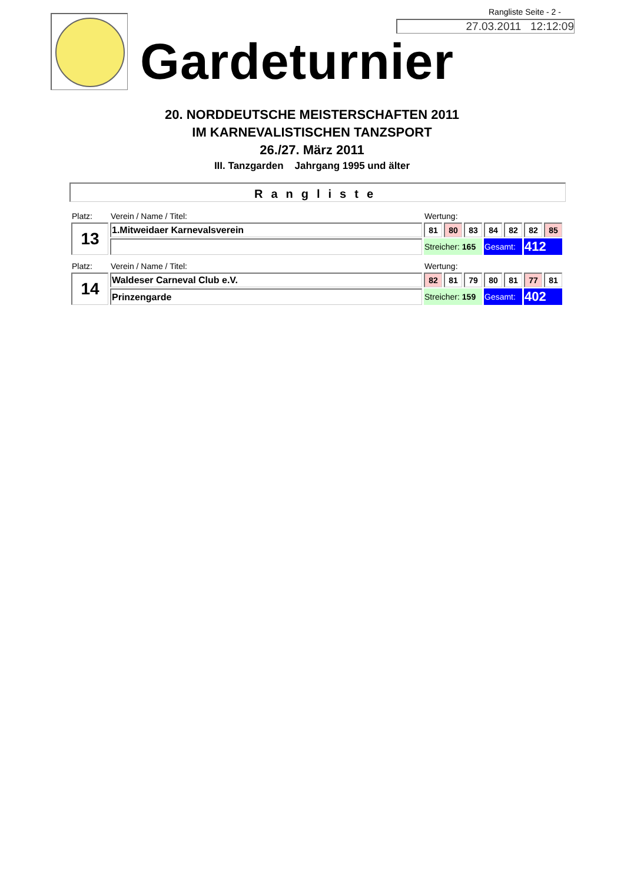Rangliste Seite - 2 -
27.03.2011 12:12:09
Gardeturnier
20. NORDDEUTSCHE MEISTERSCHAFTEN 2011
IM KARNEVALISTISCHEN TANZSPORT
26./27. März 2011
III. Tanzgarden Jahrgang 1995 und älter
Rangliste
| Platz: | Verein / Name / Titel: | Wertung: | | | | | | |
| 13 | 1.Mitweidaer Karnevalsverein | 81 | 80 | 83 | 84 | 82 | 82 | 85 |
| | | Streicher: 165 | | | Gesamt: | | 412 | |
| Platz: | Verein / Name / Titel: | Wertung: | | | | | | |
| 14 | Waldeser Carneval Club e.V. | 82 | 81 | 79 | 80 | 81 | 77 | 81 |
| | Prinzengarde | Streicher: 159 | | | Gesamt: | | 402 | |